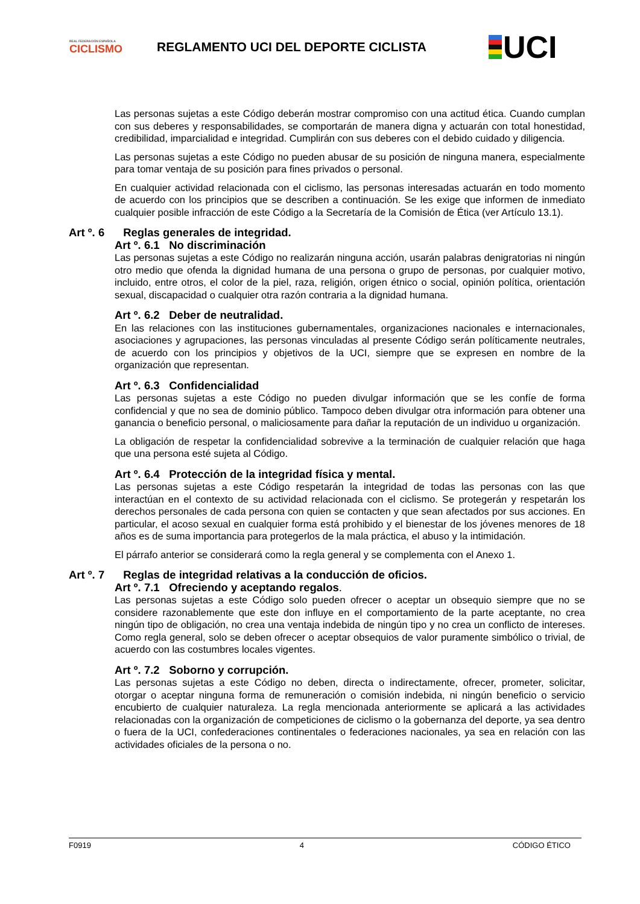REAL FEDERACIÓN ESPAÑOLA
CICLISMO
REGLAMENTO UCI DEL DEPORTE CICLISTA
UCI
Las personas sujetas a este Código deberán mostrar compromiso con una actitud ética. Cuando cumplan con sus deberes y responsabilidades, se comportarán de manera digna y actuarán con total honestidad, credibilidad, imparcialidad e integridad. Cumplirán con sus deberes con el debido cuidado y diligencia.
Las personas sujetas a este Código no pueden abusar de su posición de ninguna manera, especialmente para tomar ventaja de su posición para fines privados o personal.
En cualquier actividad relacionada con el ciclismo, las personas interesadas actuarán en todo momento de acuerdo con los principios que se describen a continuación. Se les exige que informen de inmediato cualquier posible infracción de este Código a la Secretaría de la Comisión de Ética (ver Artículo 13.1).
Art º. 6 Reglas generales de integridad.
Art º. 6.1 No discriminación
Las personas sujetas a este Código no realizarán ninguna acción, usarán palabras denigratorias ni ningún otro medio que ofenda la dignidad humana de una persona o grupo de personas, por cualquier motivo, incluido, entre otros, el color de la piel, raza, religión, origen étnico o social, opinión política, orientación sexual, discapacidad o cualquier otra razón contraria a la dignidad humana.
Art º. 6.2 Deber de neutralidad.
En las relaciones con las instituciones gubernamentales, organizaciones nacionales e internacionales, asociaciones y agrupaciones, las personas vinculadas al presente Código serán políticamente neutrales, de acuerdo con los principios y objetivos de la UCI, siempre que se expresen en nombre de la organización que representan.
Art º. 6.3 Confidencialidad
Las personas sujetas a este Código no pueden divulgar información que se les confíe de forma confidencial y que no sea de dominio público. Tampoco deben divulgar otra información para obtener una ganancia o beneficio personal, o maliciosamente para dañar la reputación de un individuo u organización.
La obligación de respetar la confidencialidad sobrevive a la terminación de cualquier relación que haga que una persona esté sujeta al Código.
Art º. 6.4 Protección de la integridad física y mental.
Las personas sujetas a este Código respetarán la integridad de todas las personas con las que interactúan en el contexto de su actividad relacionada con el ciclismo. Se protegerán y respetarán los derechos personales de cada persona con quien se contacten y que sean afectados por sus acciones. En particular, el acoso sexual en cualquier forma está prohibido y el bienestar de los jóvenes menores de 18 años es de suma importancia para protegerlos de la mala práctica, el abuso y la intimidación.
El párrafo anterior se considerará como la regla general y se complementa con el Anexo 1.
Art º. 7 Reglas de integridad relativas a la conducción de oficios.
Art º. 7.1 Ofreciendo y aceptando regalos.
Las personas sujetas a este Código solo pueden ofrecer o aceptar un obsequio siempre que no se considere razonablemente que este don influye en el comportamiento de la parte aceptante, no crea ningún tipo de obligación, no crea una ventaja indebida de ningún tipo y no crea un conflicto de intereses. Como regla general, solo se deben ofrecer o aceptar obsequios de valor puramente simbólico o trivial, de acuerdo con las costumbres locales vigentes.
Art º. 7.2 Soborno y corrupción.
Las personas sujetas a este Código no deben, directa o indirectamente, ofrecer, prometer, solicitar, otorgar o aceptar ninguna forma de remuneración o comisión indebida, ni ningún beneficio o servicio encubierto de cualquier naturaleza. La regla mencionada anteriormente se aplicará a las actividades relacionadas con la organización de competiciones de ciclismo o la gobernanza del deporte, ya sea dentro o fuera de la UCI, confederaciones continentales o federaciones nacionales, ya sea en relación con las actividades oficiales de la persona o no.
F0919 4 CÓDIGO ÉTICO